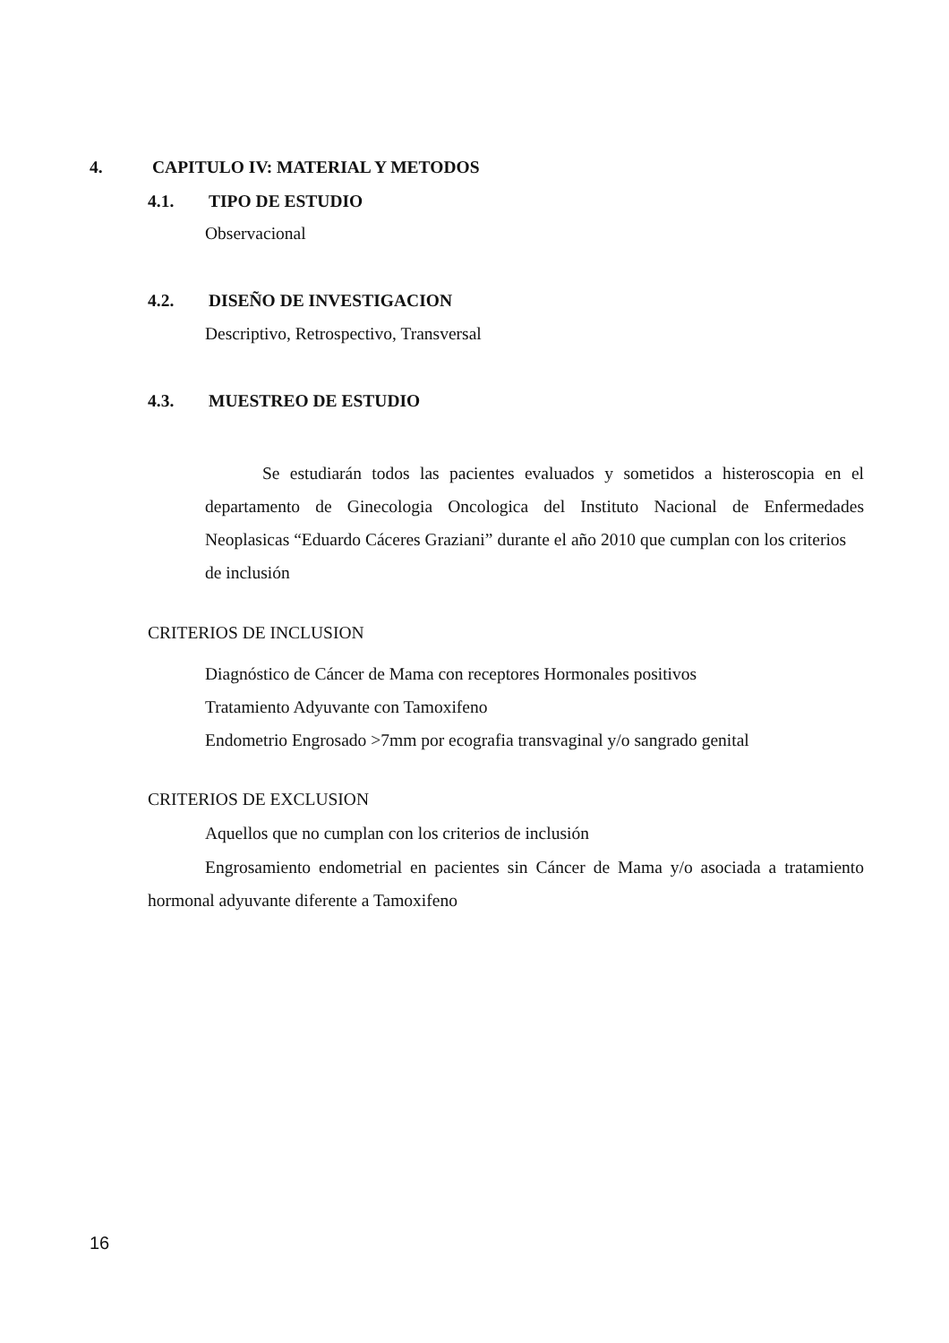4. CAPITULO IV: MATERIAL Y METODOS
4.1. TIPO DE ESTUDIO
Observacional
4.2. DISEÑO DE INVESTIGACION
Descriptivo, Retrospectivo, Transversal
4.3. MUESTREO DE ESTUDIO
Se estudiarán todos las pacientes evaluados y sometidos a histeroscopia en el departamento de Ginecologia Oncologica del Instituto Nacional de Enfermedades Neoplasicas “Eduardo Cáceres Graziani” durante el año 2010 que cumplan con los criterios de inclusión
CRITERIOS DE INCLUSION
Diagnóstico de Cáncer de Mama con receptores Hormonales positivos
Tratamiento Adyuvante con Tamoxifeno
Endometrio Engrosado >7mm por ecografia transvaginal y/o sangrado genital
CRITERIOS DE EXCLUSION
Aquellos que no cumplan con los criterios de inclusión
Engrosamiento endometrial en pacientes sin Cáncer de Mama y/o asociada a tratamiento hormonal adyuvante diferente a Tamoxifeno
16